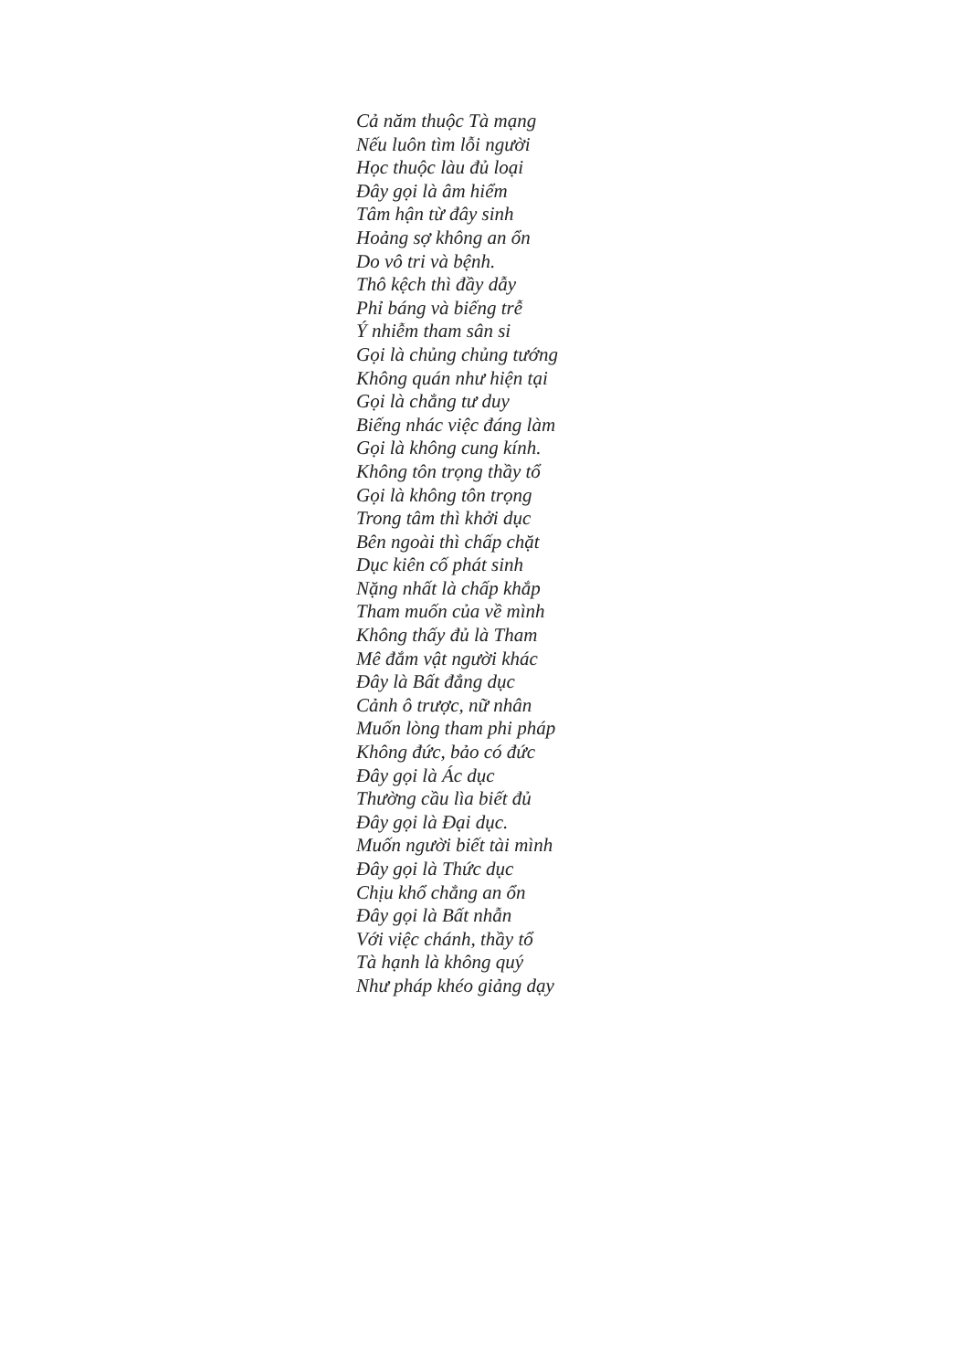Cả năm thuộc Tà mạng
Nếu luôn tìm lỗi người
Học thuộc làu đủ loại
Đây gọi là âm hiểm
Tâm hận từ đây sinh
Hoảng sợ không an ổn
Do vô tri và bệnh.
Thô kệch thì đầy dẫy
Phỉ báng và biếng trễ
Ý nhiễm tham sân si
Gọi là chủng chủng tướng
Không quán như hiện tại
Gọi là chẳng tư duy
Biếng nhác việc đáng làm
Gọi là không cung kính.
Không tôn trọng thầy tổ
Gọi là không tôn trọng
Trong tâm thì khởi dục
Bên ngoài thì chấp chặt
Dục kiên cố phát sinh
Nặng nhất là chấp khắp
Tham muốn của về mình
Không thấy đủ là Tham
Mê đắm vật người khác
Đây là Bất đẳng dục
Cảnh ô trược, nữ nhân
Muốn lòng tham phi pháp
Không đức, bảo có đức
Đây gọi là Ác dục
Thường cầu lìa biết đủ
Đây gọi là Đại dục.
Muốn người biết tài mình
Đây gọi là Thức dục
Chịu khổ chẳng an ổn
Đây gọi là Bất nhẫn
Với việc chánh, thầy tổ
Tà hạnh là không quý
Như pháp khéo giảng dạy